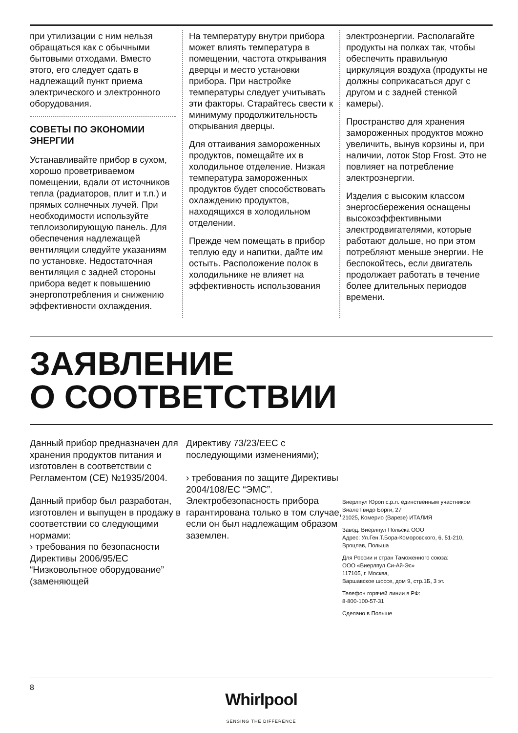при утилизации с ним нельзя обращаться как с обычными бытовыми отходами. Вместо этого, его следует сдать в надлежащий пункт приема электрического и электронного оборудования.
СОВЕТЫ ПО ЭКОНОМИИ ЭНЕРГИИ
Устанавливайте прибор в сухом, хорошо проветриваемом помещении, вдали от источников тепла (радиаторов, плит и т.п.) и прямых солнечных лучей. При необходимости используйте теплоизолирующую панель. Для обеспечения надлежащей вентиляции следуйте указаниям по установке. Недостаточная вентиляция с задней стороны прибора ведет к повышению энергопотребления и снижению эффективности охлаждения.
На температуру внутри прибора может влиять температура в помещении, частота открывания дверцы и место установки прибора. При настройке температуры следует учитывать эти факторы. Старайтесь свести к минимуму продолжительность открывания дверцы.
Для оттаивания замороженных продуктов, помещайте их в холодильное отделение. Низкая температура замороженных продуктов будет способствовать охлаждению продуктов, находящихся в холодильном отделении.
Прежде чем помещать в прибор теплую еду и напитки, дайте им остыть. Расположение полок в холодильнике не влияет на эффективность использования
электроэнергии. Располагайте продукты на полках так, чтобы обеспечить правильную циркуляция воздуха (продукты не должны соприкасаться друг с другом и с задней стенкой камеры).
Пространство для хранения замороженных продуктов можно увеличить, вынув корзины и, при наличии, лоток Stop Frost. Это не повлияет на потребление электроэнергии.
Изделия с высоким классом энергосбережения оснащены высокоэффективными электродвигателями, которые работают дольше, но при этом потребляют меньше энергии. Не беспокойтесь, если двигатель продолжает работать в течение более длительных периодов времени.
ЗАЯВЛЕНИЕ
О СООТВЕТСТВИИ
Данный прибор предназначен для хранения продуктов питания и изготовлен в соответствии с Регламентом (CE) №1935/2004.
Данный прибор был разработан, изготовлен и выпущен в продажу в соответствии со следующими нормами:
› требования по безопасности Директивы 2006/95/EC “Низковольтное оборудование” (заменяющей
Директиву 73/23/EEC с последующими изменениями);
› требования по защите Директивы 2004/108/EC “ЭМС”. Электробезопасность прибора гарантирована только в том случае, если он был надлежащим образом заземлен.
Виерлпул Юроп с.р.л. единственным участником
Виале Гвидо Борги, 27
21025, Комерио (Варезе) ИТАЛИЯ
Завод: Виерлпул Польска ООО
Адрес: Ул.Ген.Т.Бора-Коморовского, 6, 51-210, Вроцлав, Польша
Для России и стран Таможенного союза:
ООО «Виерлпул Си-Ай-Эс»
117105, г. Москва,
Варшавское шоссе, дом 9, стр.1Б, 3 эт.
Телефон горячей линии в РФ:
8-800-100-57-31
Сделано в Польше
8
Whirlpool
SENSING THE DIFFERENCE